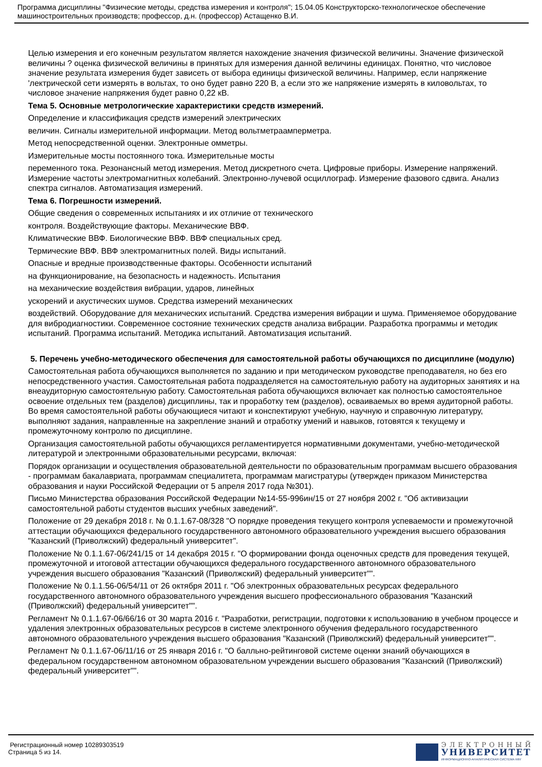Программа дисциплины "Физические методы, средства измерения и контроля"; 15.04.05 Конструкторско-технологическое обеспечение машиностроительных производств; профессор, д.н. (профессор) Астащенко В.И.
Целью измерения и его конечным результатом является нахождение значения физической величины. Значение физической величины ? оценка физической величины в принятых для измерения данной величины единицах. Понятно, что числовое значение результата измерения будет зависеть от выбора единицы физической величины. Например, если напряжение 'лектрической сети измерять в вольтах, то оно будет равно 220 В, а если это же напряжение измерять в киловольтах, то числовое значение напряжения будет равно 0,22 кВ.
Тема 5. Основные метрологические характеристики средств измерений.
Определение и классификация средств измерений электрических
величин. Сигналы измерительной информации. Метод вольтметраамперметра.
Метод непосредственной оценки. Электронные омметры.
Измерительные мосты постоянного тока. Измерительные мосты
переменного тока. Резонансный метод измерения. Метод дискретного счета. Цифровые приборы. Измерение напряжений. Измерение частоты электромагнитных колебаний. Электронно-лучевой осциллограф. Измерение фазового сдвига. Анализ спектра сигналов. Автоматизация измерений.
Тема 6. Погрешности измерений.
Общие сведения о современных испытаниях и их отличие от технического
контроля. Воздействующие факторы. Механические ВВФ.
Климатические ВВФ. Биологические ВВФ. ВВФ специальных сред.
Термические ВВФ. ВВФ электромагнитных полей. Виды испытаний.
Опасные и вредные производственные факторы. Особенности испытаний
на функционирование, на безопасность и надежность. Испытания
на механические воздействия вибрации, ударов, линейных
ускорений и акустических шумов. Средства измерений механических
воздействий. Оборудование для механических испытаний. Средства измерения вибрации и шума. Применяемое оборудование для вибродиагностики. Современное состояние технических средств анализа вибрации. Разработка программы и методик испытаний. Программа испытаний. Методика испытаний. Автоматизация испытаний.
5. Перечень учебно-методического обеспечения для самостоятельной работы обучающихся по дисциплине (модулю)
Самостоятельная работа обучающихся выполняется по заданию и при методическом руководстве преподавателя, но без его непосредственного участия. Самостоятельная работа подразделяется на самостоятельную работу на аудиторных занятиях и на внеаудиторную самостоятельную работу. Самостоятельная работа обучающихся включает как полностью самостоятельное освоение отдельных тем (разделов) дисциплины, так и проработку тем (разделов), осваиваемых во время аудиторной работы. Во время самостоятельной работы обучающиеся читают и конспектируют учебную, научную и справочную литературу, выполняют задания, направленные на закрепление знаний и отработку умений и навыков, готовятся к текущему и промежуточному контролю по дисциплине.
Организация самостоятельной работы обучающихся регламентируется нормативными документами, учебно-методической литературой и электронными образовательными ресурсами, включая:
Порядок организации и осуществления образовательной деятельности по образовательным программам высшего образования - программам бакалавриата, программам специалитета, программам магистратуры (утвержден приказом Министерства образования и науки Российской Федерации от 5 апреля 2017 года №301).
Письмо Министерства образования Российской Федерации №14-55-996ин/15 от 27 ноября 2002 г. "Об активизации самостоятельной работы студентов высших учебных заведений".
Положение от 29 декабря 2018 г. № 0.1.1.67-08/328 "О порядке проведения текущего контроля успеваемости и промежуточной аттестации обучающихся федерального государственного автономного образовательного учреждения высшего образования "Казанский (Приволжский) федеральный университет".
Положение № 0.1.1.67-06/241/15 от 14 декабря 2015 г. "О формировании фонда оценочных средств для проведения текущей, промежуточной и итоговой аттестации обучающихся федерального государственного автономного образовательного учреждения высшего образования "Казанский (Приволжский) федеральный университет"".
Положение № 0.1.1.56-06/54/11 от 26 октября 2011 г. "Об электронных образовательных ресурсах федерального государственного автономного образовательного учреждения высшего профессионального образования "Казанский (Приволжский) федеральный университет"".
Регламент № 0.1.1.67-06/66/16 от 30 марта 2016 г. "Разработки, регистрации, подготовки к использованию в учебном процессе и удаления электронных образовательных ресурсов в системе электронного обучения федерального государственного автономного образовательного учреждения высшего образования "Казанский (Приволжский) федеральный университет"".
Регламент № 0.1.1.67-06/11/16 от 25 января 2016 г. "О балльно-рейтинговой системе оценки знаний обучающихся в федеральном государственном автономном образовательном учреждении высшего образования "Казанский (Приволжский) федеральный университет"".
Регистрационный номер 10289303519
Страница 5 из 14.
ЭЛЕКТРОННЫЙ
УНИВЕРСИТЕТ
ИНФОРМАЦИОННО-АНАЛИТИЧЕСКАЯ СИСТЕМА КФУ